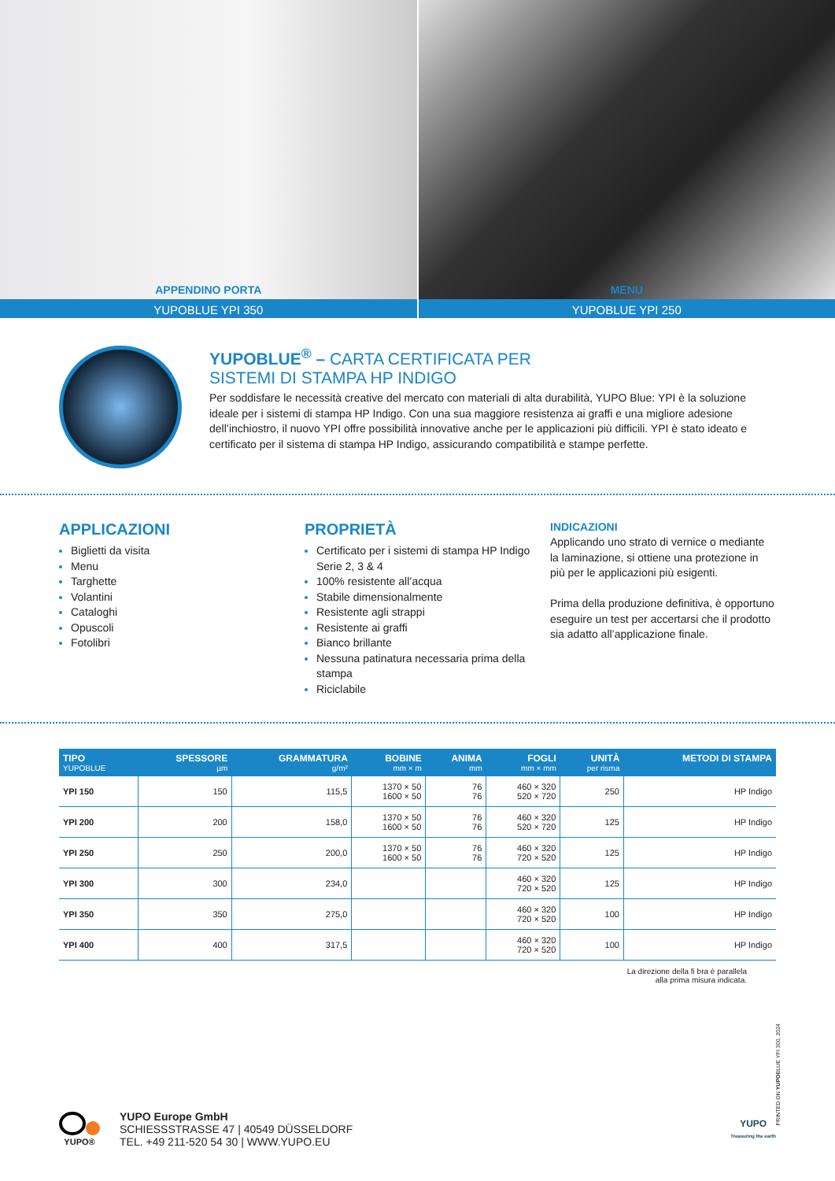APPENDINO PORTA
YUPOBLUE YPI 350
MENU
YUPOBLUE YPI 250
YUPOBLUE<sup>®</sup> – CARTA CERTIFICATA PER
SISTEMI DI STAMPA HP INDIGO
Per soddisfare le necessità creative del mercato con materiali di alta durabilità, YUPO Blue: YPI è la soluzione ideale per i sistemi di stampa HP Indigo. Con una sua maggiore resistenza ai graffi e una migliore adesione dell’inchiostro, il nuovo YPI offre possibilità innovative anche per le applicazioni più difficili. YPI è stato ideato e certificato per il sistema di stampa HP Indigo, assicurando compatibilità e stampe perfette.
APPLICAZIONI
Biglietti da visita
Menu
Targhette
Volantini
Cataloghi
Opuscoli
Fotolibri
PROPRIETÀ
Certificato per i sistemi di stampa HP Indigo Serie 2, 3 & 4
100% resistente all’acqua
Stabile dimensionalmente
Resistente agli strappi
Resistente ai graffi
Bianco brillante
Nessuna patinatura necessaria prima della stampa
Riciclabile
INDICAZIONI
Applicando uno strato di vernice o mediante la laminazione, si ottiene una protezione in più per le applicazioni più esigenti.
Prima della produzione definitiva, è opportuno eseguire un test per accertarsi che il prodotto sia adatto all’applicazione finale.
| TIPO YUPOBLUE | SPESSORE µm | GRAMMATURA g/m² | BOBINE mm × m | ANIMA mm | FOGLI mm × mm | UNITÀ per risma | METODI DI STAMPA |
| --- | --- | --- | --- | --- | --- | --- | --- |
| YPI 150 | 150 | 115,5 | 1370 × 50 1600 × 50 | 76 76 | 460 × 320 520 × 720 | 250 | HP Indigo |
| YPI 200 | 200 | 158,0 | 1370 × 50 1600 × 50 | 76 76 | 460 × 320 520 × 720 | 125 | HP Indigo |
| YPI 250 | 250 | 200,0 | 1370 × 50 1600 × 50 | 76 76 | 460 × 320 720 × 520 | 125 | HP Indigo |
| YPI 300 | 300 | 234,0 | | | 460 × 320 720 × 520 | 125 | HP Indigo |
| YPI 350 | 350 | 275,0 | | | 460 × 320 720 × 520 | 100 | HP Indigo |
| YPI 400 | 400 | 317,5 | | | 460 × 320 720 × 520 | 100 | HP Indigo |
La direzione della fi bra è parallela
alla prima misura indicata.
YUPO®
YUPO Europe GmbH
SCHIESSSTRASSE 47 | 40549 DÜSSELDORF
TEL. +49 211-520 54 30 | WWW.YUPO.EU
YUPO
Treasuring the earth
PRINTED ON YUPOBLUE YPI 300, 2024